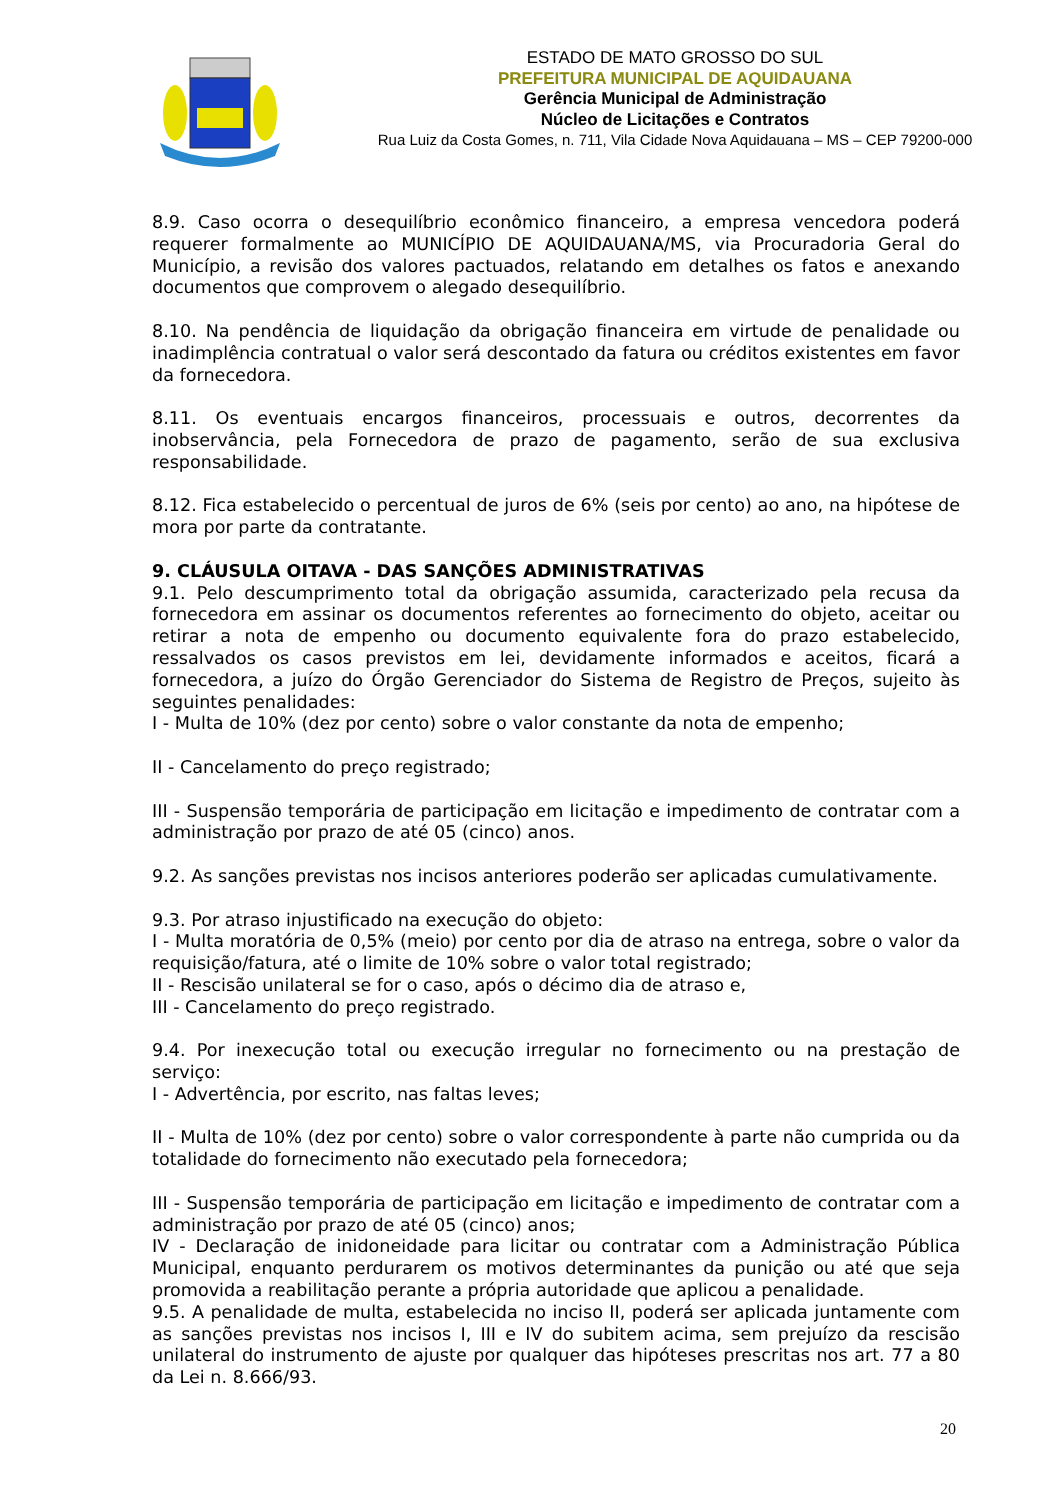ESTADO DE MATO GROSSO DO SUL
PREFEITURA MUNICIPAL DE AQUIDAUANA
Gerência Municipal de Administração
Núcleo de Licitações e Contratos
Rua Luiz da Costa Gomes, n. 711, Vila Cidade Nova Aquidauana – MS – CEP 79200-000
8.9. Caso ocorra o desequilíbrio econômico financeiro, a empresa vencedora poderá requerer formalmente ao MUNICÍPIO DE AQUIDAUANA/MS, via Procuradoria Geral do Município, a revisão dos valores pactuados, relatando em detalhes os fatos e anexando documentos que comprovem o alegado desequilíbrio.
8.10. Na pendência de liquidação da obrigação financeira em virtude de penalidade ou inadimplência contratual o valor será descontado da fatura ou créditos existentes em favor da fornecedora.
8.11. Os eventuais encargos financeiros, processuais e outros, decorrentes da inobservância, pela Fornecedora de prazo de pagamento, serão de sua exclusiva responsabilidade.
8.12. Fica estabelecido o percentual de juros de 6% (seis por cento) ao ano, na hipótese de mora por parte da contratante.
9. CLÁUSULA OITAVA - DAS SANÇÕES ADMINISTRATIVAS
9.1. Pelo descumprimento total da obrigação assumida, caracterizado pela recusa da fornecedora em assinar os documentos referentes ao fornecimento do objeto, aceitar ou retirar a nota de empenho ou documento equivalente fora do prazo estabelecido, ressalvados os casos previstos em lei, devidamente informados e aceitos, ficará a fornecedora, a juízo do Órgão Gerenciador do Sistema de Registro de Preços, sujeito às seguintes penalidades:
I - Multa de 10% (dez por cento) sobre o valor constante da nota de empenho;
II - Cancelamento do preço registrado;
III - Suspensão temporária de participação em licitação e impedimento de contratar com a administração por prazo de até 05 (cinco) anos.
9.2. As sanções previstas nos incisos anteriores poderão ser aplicadas cumulativamente.
9.3. Por atraso injustificado na execução do objeto:
I - Multa moratória de 0,5% (meio) por cento por dia de atraso na entrega, sobre o valor da requisição/fatura, até o limite de 10% sobre o valor total registrado;
II - Rescisão unilateral se for o caso, após o décimo dia de atraso e,
III - Cancelamento do preço registrado.
9.4. Por inexecução total ou execução irregular no fornecimento ou na prestação de serviço:
I - Advertência, por escrito, nas faltas leves;
II - Multa de 10% (dez por cento) sobre o valor correspondente à parte não cumprida ou da totalidade do fornecimento não executado pela fornecedora;
III - Suspensão temporária de participação em licitação e impedimento de contratar com a administração por prazo de até 05 (cinco) anos;
IV - Declaração de inidoneidade para licitar ou contratar com a Administração Pública Municipal, enquanto perdurarem os motivos determinantes da punição ou até que seja promovida a reabilitação perante a própria autoridade que aplicou a penalidade.
9.5. A penalidade de multa, estabelecida no inciso II, poderá ser aplicada juntamente com as sanções previstas nos incisos I, III e IV do subitem acima, sem prejuízo da rescisão unilateral do instrumento de ajuste por qualquer das hipóteses prescritas nos art. 77 a 80 da Lei n. 8.666/93.
20